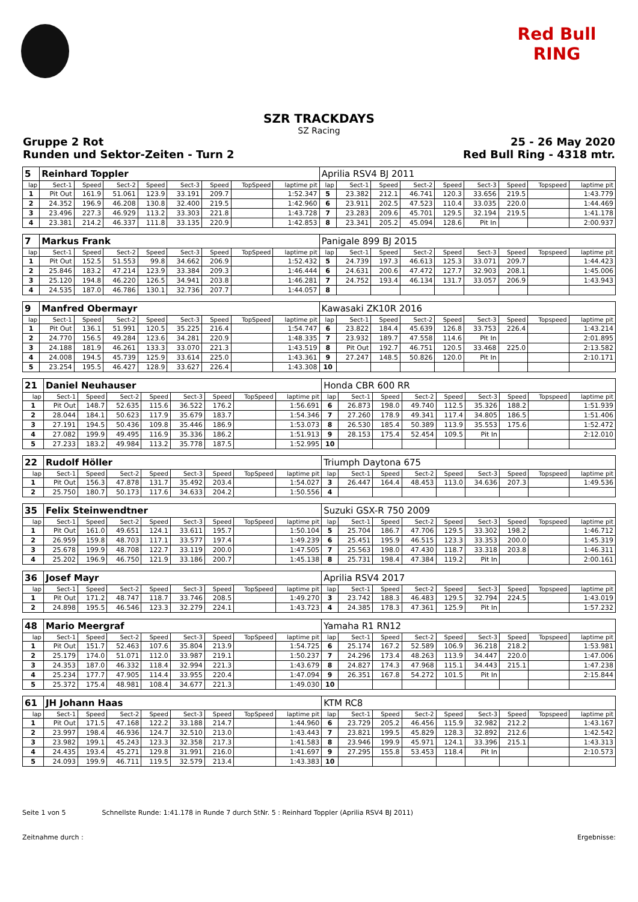Red Bull RING
SZR TRACKDAYS
SZ Racing
Gruppe 2 Rot 25 - 26 May 2020
Runden und Sektor-Zeiten - Turn 2 Red Bull Ring - 4318 mtr.
| 5 | Reinhard Toppler | | | | | | | | Aprilia RSV4 BJ 2011 | | | | | | | | |
| lap | Sect-1 | Speed | Sect-2 | Speed | Sect-3 | Speed | TopSpeed | laptime pit | lap | Sect-1 | Speed | Sect-2 | Speed | Sect-3 | Speed | Topspeed | laptime pit |
| 1 | Pit Out | 161.9 | 51.061 | 123.9 | 33.191 | 209.7 | | 1:52.347 | 5 | 23.382 | 212.1 | 46.741 | 120.3 | 33.656 | 219.5 | | 1:43.779 |
| 2 | 24.352 | 196.9 | 46.208 | 130.8 | 32.400 | 219.5 | | 1:42.960 | 6 | 23.911 | 202.5 | 47.523 | 110.4 | 33.035 | 220.0 | | 1:44.469 |
| 3 | 23.496 | 227.3 | 46.929 | 113.2 | 33.303 | 221.8 | | 1:43.728 | 7 | 23.283 | 209.6 | 45.701 | 129.5 | 32.194 | 219.5 | | 1:41.178 |
| 4 | 23.381 | 214.2 | 46.337 | 111.8 | 33.135 | 220.9 | | 1:42.853 | 8 | 23.341 | 205.2 | 45.094 | 128.6 | Pit In | | | 2:00.937 |
| 7 | Markus Frank | | | | | | | | Panigale 899 BJ 2015 | | | | | | | | |
| lap | Sect-1 | Speed | Sect-2 | Speed | Sect-3 | Speed | TopSpeed | laptime pit | lap | Sect-1 | Speed | Sect-2 | Speed | Sect-3 | Speed | Topspeed | laptime pit |
| 1 | Pit Out | 152.5 | 51.553 | 99.8 | 34.662 | 206.9 | | 1:52.432 | 5 | 24.739 | 197.3 | 46.613 | 125.3 | 33.071 | 209.7 | | 1:44.423 |
| 2 | 25.846 | 183.2 | 47.214 | 123.9 | 33.384 | 209.3 | | 1:46.444 | 6 | 24.631 | 200.6 | 47.472 | 127.7 | 32.903 | 208.1 | | 1:45.006 |
| 3 | 25.120 | 194.8 | 46.220 | 126.5 | 34.941 | 203.8 | | 1:46.281 | 7 | 24.752 | 193.4 | 46.134 | 131.7 | 33.057 | 206.9 | | 1:43.943 |
| 4 | 24.535 | 187.0 | 46.786 | 130.1 | 32.736 | 207.7 | | 1:44.057 | 8 | | | | | | | | |
| 9 | Manfred Obermayr | | | | | | | | Kawasaki ZK10R 2016 | | | | | | | | |
| lap | Sect-1 | Speed | Sect-2 | Speed | Sect-3 | Speed | TopSpeed | laptime pit | lap | Sect-1 | Speed | Sect-2 | Speed | Sect-3 | Speed | Topspeed | laptime pit |
| 1 | Pit Out | 136.1 | 51.991 | 120.5 | 35.225 | 216.4 | | 1:54.747 | 6 | 23.822 | 184.4 | 45.639 | 126.8 | 33.753 | 226.4 | | 1:43.214 |
| 2 | 24.770 | 156.5 | 49.284 | 123.6 | 34.281 | 220.9 | | 1:48.335 | 7 | 23.932 | 189.7 | 47.558 | 114.6 | Pit In | | | 2:01.895 |
| 3 | 24.188 | 181.9 | 46.261 | 133.3 | 33.070 | 221.3 | | 1:43.519 | 8 | Pit Out | 192.7 | 46.751 | 120.5 | 33.468 | 225.0 | | 2:13.582 |
| 4 | 24.008 | 194.5 | 45.739 | 125.9 | 33.614 | 225.0 | | 1:43.361 | 9 | 27.247 | 148.5 | 50.826 | 120.0 | Pit In | | | 2:10.171 |
| 5 | 23.254 | 195.5 | 46.427 | 128.9 | 33.627 | 226.4 | | 1:43.308 | 10 | | | | | | | | |
| 21 | Daniel Neuhauser | | | | | | | | Honda CBR 600 RR | | | | | | | | |
| lap | Sect-1 | Speed | Sect-2 | Speed | Sect-3 | Speed | TopSpeed | laptime pit | lap | Sect-1 | Speed | Sect-2 | Speed | Sect-3 | Speed | Topspeed | laptime pit |
| 1 | Pit Out | 148.7 | 52.635 | 115.6 | 36.522 | 176.2 | | 1:56.691 | 6 | 26.873 | 198.0 | 49.740 | 112.5 | 35.326 | 188.2 | | 1:51.939 |
| 2 | 28.044 | 184.1 | 50.623 | 117.9 | 35.679 | 183.7 | | 1:54.346 | 7 | 27.260 | 178.9 | 49.341 | 117.4 | 34.805 | 186.5 | | 1:51.406 |
| 3 | 27.191 | 194.5 | 50.436 | 109.8 | 35.446 | 186.9 | | 1:53.073 | 8 | 26.530 | 185.4 | 50.389 | 113.9 | 35.553 | 175.6 | | 1:52.472 |
| 4 | 27.082 | 199.9 | 49.495 | 116.9 | 35.336 | 186.2 | | 1:51.913 | 9 | 28.153 | 175.4 | 52.454 | 109.5 | Pit In | | | 2:12.010 |
| 5 | 27.233 | 183.2 | 49.984 | 113.2 | 35.778 | 187.5 | | 1:52.995 | 10 | | | | | | | | |
| 22 | Rudolf Höller | | | | | | | | Triumph Daytona 675 | | | | | | | | |
| lap | Sect-1 | Speed | Sect-2 | Speed | Sect-3 | Speed | TopSpeed | laptime pit | lap | Sect-1 | Speed | Sect-2 | Speed | Sect-3 | Speed | Topspeed | laptime pit |
| 1 | Pit Out | 156.3 | 47.878 | 131.7 | 35.492 | 203.4 | | 1:54.027 | 3 | 26.447 | 164.4 | 48.453 | 113.0 | 34.636 | 207.3 | | 1:49.536 |
| 2 | 25.750 | 180.7 | 50.173 | 117.6 | 34.633 | 204.2 | | 1:50.556 | 4 | | | | | | | | |
| 35 | Felix Steinwendtner | | | | | | | | Suzuki GSX-R 750 2009 | | | | | | | | |
| lap | Sect-1 | Speed | Sect-2 | Speed | Sect-3 | Speed | TopSpeed | laptime pit | lap | Sect-1 | Speed | Sect-2 | Speed | Sect-3 | Speed | Topspeed | laptime pit |
| 1 | Pit Out | 161.0 | 49.651 | 124.1 | 33.611 | 195.7 | | 1:50.104 | 5 | 25.704 | 186.7 | 47.706 | 129.5 | 33.302 | 198.2 | | 1:46.712 |
| 2 | 26.959 | 159.8 | 48.703 | 117.1 | 33.577 | 197.4 | | 1:49.239 | 6 | 25.451 | 195.9 | 46.515 | 123.3 | 33.353 | 200.0 | | 1:45.319 |
| 3 | 25.678 | 199.9 | 48.708 | 122.7 | 33.119 | 200.0 | | 1:47.505 | 7 | 25.563 | 198.0 | 47.430 | 118.7 | 33.318 | 203.8 | | 1:46.311 |
| 4 | 25.202 | 196.9 | 46.750 | 121.9 | 33.186 | 200.7 | | 1:45.138 | 8 | 25.731 | 198.4 | 47.384 | 119.2 | Pit In | | | 2:00.161 |
| 36 | Josef Mayr | | | | | | | | Aprilia RSV4 2017 | | | | | | | | |
| lap | Sect-1 | Speed | Sect-2 | Speed | Sect-3 | Speed | TopSpeed | laptime pit | lap | Sect-1 | Speed | Sect-2 | Speed | Sect-3 | Speed | Topspeed | laptime pit |
| 1 | Pit Out | 171.2 | 48.747 | 118.7 | 33.746 | 208.5 | | 1:49.270 | 3 | 23.742 | 188.3 | 46.483 | 129.5 | 32.794 | 224.5 | | 1:43.019 |
| 2 | 24.898 | 195.5 | 46.546 | 123.3 | 32.279 | 224.1 | | 1:43.723 | 4 | 24.385 | 178.3 | 47.361 | 125.9 | Pit In | | | 1:57.232 |
| 48 | Mario Meergraf | | | | | | | | Yamaha R1 RN12 | | | | | | | | |
| lap | Sect-1 | Speed | Sect-2 | Speed | Sect-3 | Speed | TopSpeed | laptime pit | lap | Sect-1 | Speed | Sect-2 | Speed | Sect-3 | Speed | Topspeed | laptime pit |
| 1 | Pit Out | 151.7 | 52.463 | 107.6 | 35.804 | 213.9 | | 1:54.725 | 6 | 25.174 | 167.2 | 52.589 | 106.9 | 36.218 | 218.2 | | 1:53.981 |
| 2 | 25.179 | 174.0 | 51.071 | 112.0 | 33.987 | 219.1 | | 1:50.237 | 7 | 24.296 | 173.4 | 48.263 | 113.9 | 34.447 | 220.0 | | 1:47.006 |
| 3 | 24.353 | 187.0 | 46.332 | 118.4 | 32.994 | 221.3 | | 1:43.679 | 8 | 24.827 | 174.3 | 47.968 | 115.1 | 34.443 | 215.1 | | 1:47.238 |
| 4 | 25.234 | 177.7 | 47.905 | 114.4 | 33.955 | 220.4 | | 1:47.094 | 9 | 26.351 | 167.8 | 54.272 | 101.5 | Pit In | | | 2:15.844 |
| 5 | 25.372 | 175.4 | 48.981 | 108.4 | 34.677 | 221.3 | | 1:49.030 | 10 | | | | | | | | |
| 61 | JH Johann Haas | | | | | | | | KTM RC8 | | | | | | | | |
| lap | Sect-1 | Speed | Sect-2 | Speed | Sect-3 | Speed | TopSpeed | laptime pit | lap | Sect-1 | Speed | Sect-2 | Speed | Sect-3 | Speed | Topspeed | laptime pit |
| 1 | Pit Out | 171.5 | 47.168 | 122.2 | 33.188 | 214.7 | | 1:44.960 | 6 | 23.729 | 205.2 | 46.456 | 115.9 | 32.982 | 212.2 | | 1:43.167 |
| 2 | 23.997 | 198.4 | 46.936 | 124.7 | 32.510 | 213.0 | | 1:43.443 | 7 | 23.821 | 199.5 | 45.829 | 128.3 | 32.892 | 212.6 | | 1:42.542 |
| 3 | 23.982 | 199.1 | 45.243 | 123.3 | 32.358 | 217.3 | | 1:41.583 | 8 | 23.946 | 199.9 | 45.971 | 124.1 | 33.396 | 215.1 | | 1:43.313 |
| 4 | 24.435 | 193.4 | 45.271 | 129.8 | 31.991 | 216.0 | | 1:41.697 | 9 | 27.295 | 155.8 | 53.453 | 118.4 | Pit In | | | 2:10.573 |
| 5 | 24.093 | 199.9 | 46.711 | 119.5 | 32.579 | 213.4 | | 1:43.383 | 10 | | | | | | | | |
Seite 1 von 5 Schnellste Runde: 1:41.178 in Runde 7 durch StNr. 5 : Reinhard Toppler (Aprilia RSV4 BJ 2011)
Zeitnahme durch : Ergebnisse: